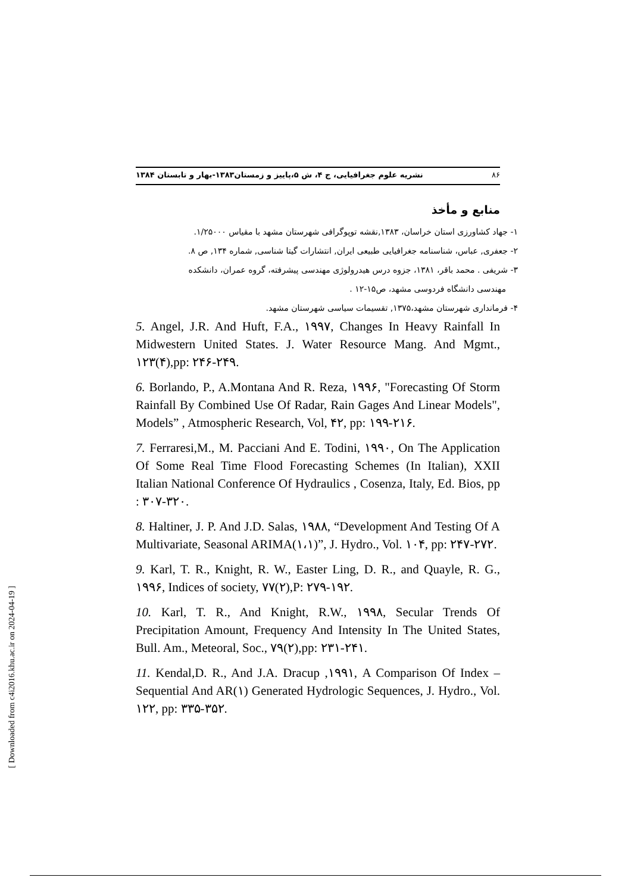۸۶ نشریه علوم جغرافیایی، ج ۴، ش ۵،پاییز و زمستان۱۳۸۳-بهار و تابستان ۱۳۸۴
منابع و مأخذ
۱- جهاد کشاورزی استان خراسان، ۱۳۸۳,نقشه توپوگرافی شهرستان مشهد با مقیاس ۱/۲۵۰۰۰.
۲- جعفری, عباس، شناسنامه جغرافیایی طبیعی ایران, انتشارات گیتا شناسی, شماره ۱۳۴, ص ۸.
۳- شریفی . محمد باقر، ۱۳۸۱، جزوه درس هیدرولوژی مهندسی پیشرفته، گروه عمران، دانشکده
مهندسی دانشگاه فردوسی مشهد، ص۱۵-۱۲ .
۴- فرمانداری شهرستان مشهد،۱۳۷۵, تقسیمات سیاسی شهرستان مشهد.
5. Angel, J.R. And Huft, F.A., ۱۹۹۷, Changes In Heavy Rainfall In Midwestern United States. J. Water Resource Mang. And Mgmt., ۱۲۳(۴),pp: ۲۴۶-۲۴۹.
6. Borlando, P., A.Montana And R. Reza, ۱۹۹۶, "Forecasting Of Storm Rainfall By Combined Use Of Radar, Rain Gages And Linear Models", Models” , Atmospheric Research, Vol, ۴۲, pp: ۱۹۹-۲۱۶.
7. Ferraresi,M., M. Pacciani And E. Todini, ۱۹۹۰, On The Application Of Some Real Time Flood Forecasting Schemes (In Italian), XXII Italian National Conference Of Hydraulics , Cosenza, Italy, Ed. Bios, pp : ۳۰۷-۳۲۰.
8. Haltiner, J. P. And J.D. Salas, ۱۹۸۸, “Development And Testing Of A Multivariate, Seasonal ARIMA(۱،۱)”, J. Hydro., Vol. ۱۰۴, pp: ۲۴۷-۲۷۲.
9. Karl, T. R., Knight, R. W., Easter Ling, D. R., and Quayle, R. G., ۱۹۹۶, Indices of society, ۷۷(۲),P: ۲۷۹-۱۹۲.
10. Karl, T. R., And Knight, R.W., ۱۹۹۸, Secular Trends Of Precipitation Amount, Frequency And Intensity In The United States, Bull. Am., Meteoral, Soc., ۷۹(۲),pp: ۲۳۱-۲۴۱.
11. Kendal,D. R., And J.A. Dracup ,۱۹۹۱, A Comparison Of Index – Sequential And AR(۱) Generated Hydrologic Sequences, J. Hydro., Vol. ۱۲۲, pp: ۳۳۵-۳۵۲.
[ Downloaded from c4i2016.khu.ac.ir on 2024-04-19 ]